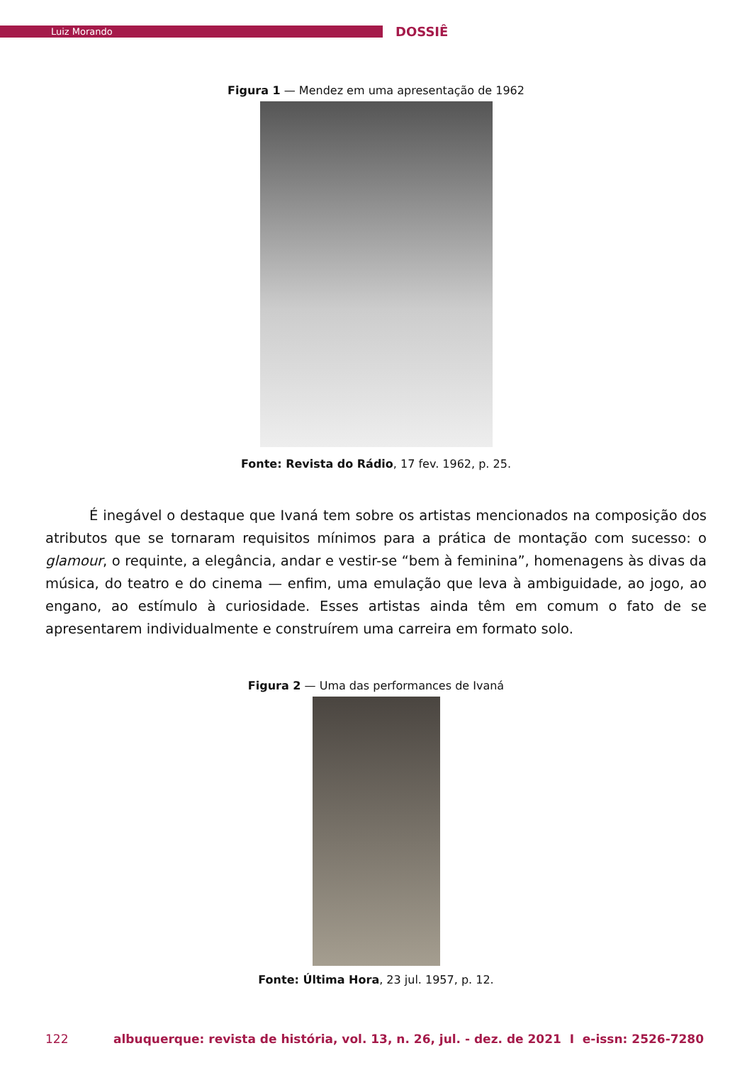Luiz Morando
DOSSIÊ
Figura 1 — Mendez em uma apresentação de 1962
Fonte: Revista do Rádio, 17 fev. 1962, p. 25.
É inegável o destaque que Ivaná tem sobre os artistas mencionados na composição dos atributos que se tornaram requisitos mínimos para a prática de montação com sucesso: o glamour, o requinte, a elegância, andar e vestir-se “bem à feminina”, homenagens às divas da música, do teatro e do cinema — enfim, uma emulação que leva à ambiguidade, ao jogo, ao engano, ao estímulo à curiosidade. Esses artistas ainda têm em comum o fato de se apresentarem individualmente e construírem uma carreira em formato solo.
Figura 2 — Uma das performances de Ivaná
Fonte: Última Hora, 23 jul. 1957, p. 12.
122 albuquerque: revista de história, vol. 13, n. 26, jul. - dez. de 2021 I e-issn: 2526-7280